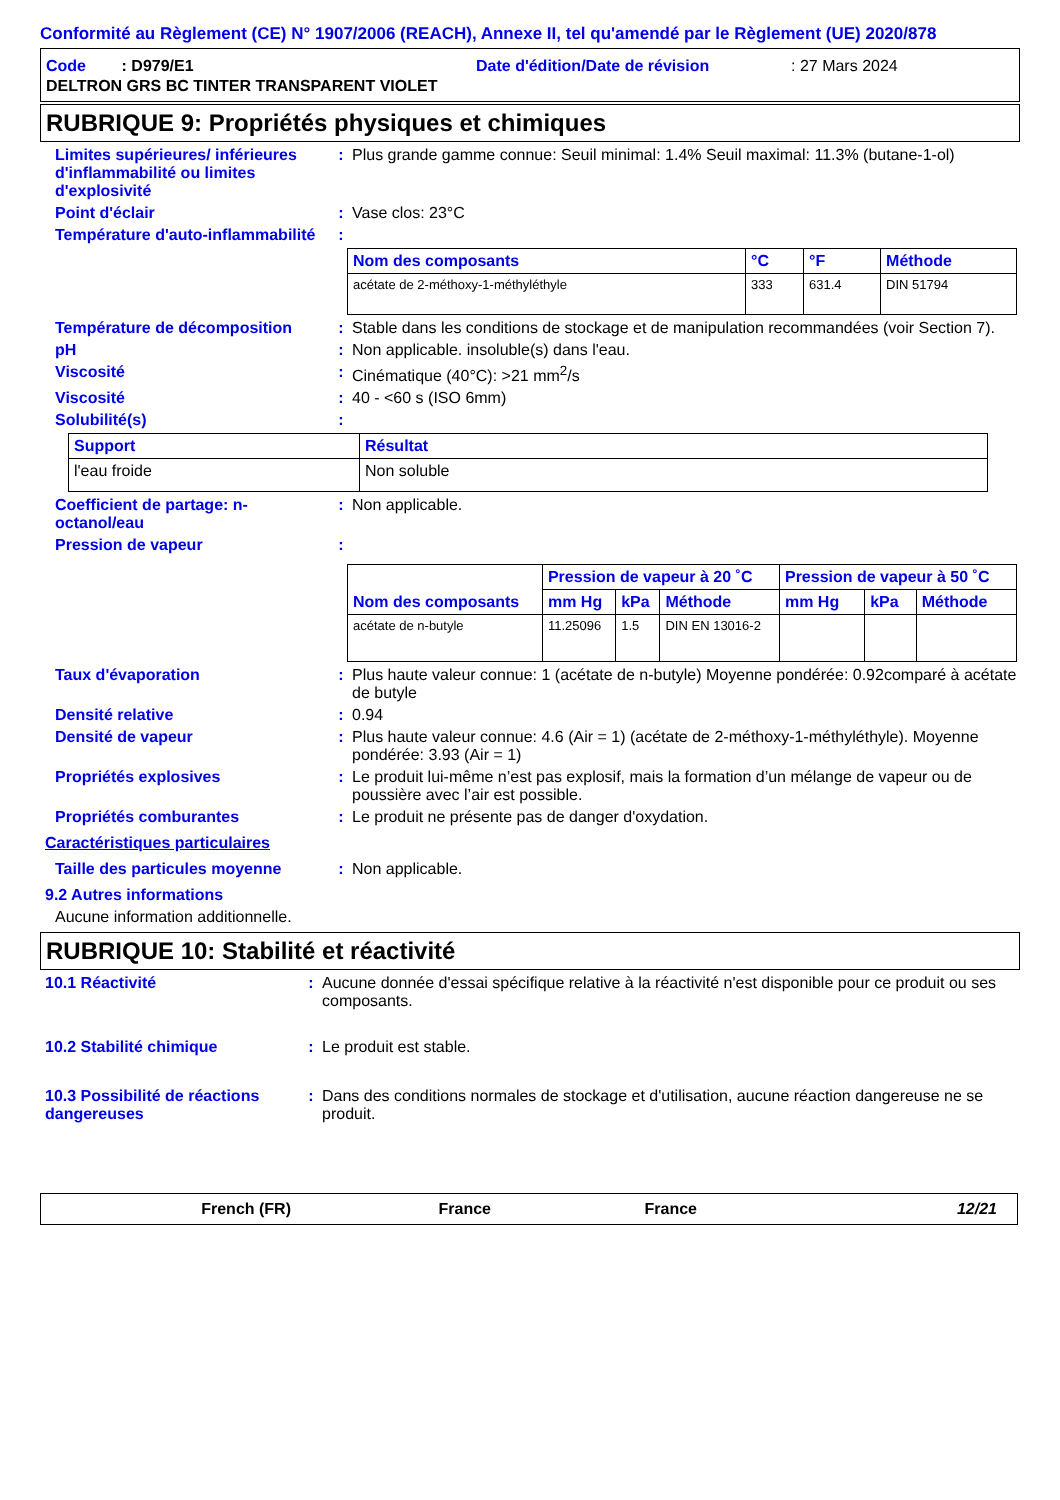Conformité au Règlement (CE) N° 1907/2006 (REACH), Annexe II, tel qu'amendé par le Règlement (UE) 2020/878
Code : D979/E1 Date d'édition/Date de révision: 27 Mars 2024
DELTRON GRS BC TINTER TRANSPARENT VIOLET
RUBRIQUE 9: Propriétés physiques et chimiques
Limites supérieures/ inférieures d'inflammabilité ou limites d'explosivité
: Plus grande gamme connue: Seuil minimal: 1.4% Seuil maximal: 11.3% (butane-1-ol)
Point d'éclair : Vase clos: 23°C
Température d'auto-inflammabilité
:
| Nom des composants | °C | °F | Méthode |
| --- | --- | --- | --- |
| acétate de 2-méthoxy-1-méthyléthyle | 333 | 631.4 | DIN 51794 |
Température de décomposition : Stable dans les conditions de stockage et de manipulation recommandées (voir Section 7).
pH : Non applicable. insoluble(s) dans l'eau.
Viscosité : Cinématique (40°C): >21 mm<sup>2</sup>/s
Viscosité : 40 - <60 s (ISO 6mm)
Solubilité(s) :
| Support | Résultat |
| --- | --- |
| l'eau froide | Non soluble |
Coefficient de partage: n-octanol/eau
: Non applicable.
Pression de vapeur :
| Nom des composants | Pression de vapeur à 20 ˚C | | | Pression de vapeur à 50 ˚C | | |
| --- | --- | --- | --- | --- | --- | --- |
| | mm Hg | kPa | Méthode | mm Hg | kPa | Méthode |
| acétate de n-butyle | 11.25096 | 1.5 | DIN EN 13016-2 | | | |
Taux d'évaporation : Plus haute valeur connue: 1 (acétate de n-butyle) Moyenne pondérée: 0.92comparé à acétate de butyle
Densité relative : 0.94
Densité de vapeur : Plus haute valeur connue: 4.6 (Air = 1) (acétate de 2-méthoxy-1-méthyléthyle). Moyenne pondérée: 3.93 (Air = 1)
Propriétés explosives : Le produit lui-même n’est pas explosif, mais la formation d’un mélange de vapeur ou de poussière avec l’air est possible.
Propriétés comburantes : Le produit ne présente pas de danger d'oxydation.
Caractéristiques particulaires
Taille des particules moyenne
: Non applicable.
9.2 Autres informations
Aucune information additionnelle.
RUBRIQUE 10: Stabilité et réactivité
10.1 Réactivité : Aucune donnée d'essai spécifique relative à la réactivité n'est disponible pour ce produit ou ses composants.
10.2 Stabilité chimique : Le produit est stable.
10.3 Possibilité de réactions dangereuses
: Dans des conditions normales de stockage et d'utilisation, aucune réaction dangereuse ne se produit.
French (FR) France France 12/21